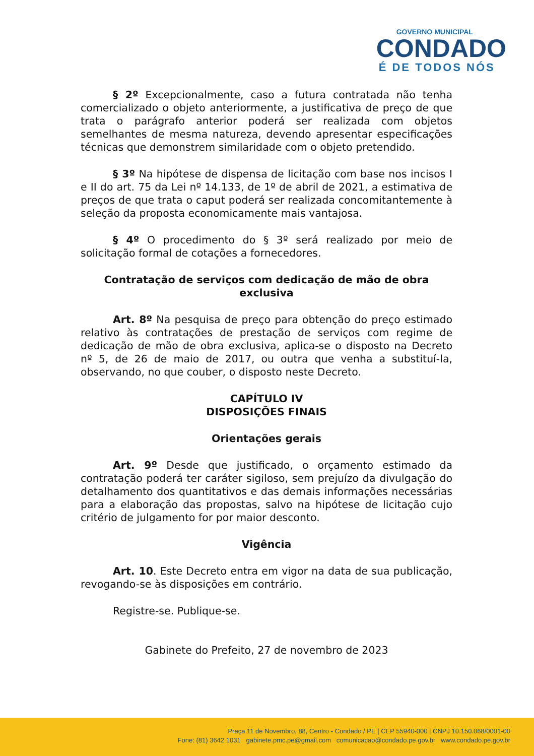GOVERNO MUNICIPAL
CONDADO
É DE TODOS NÓS
§ 2º Excepcionalmente, caso a futura contratada não tenha comercializado o objeto anteriormente, a justificativa de preço de que trata o parágrafo anterior poderá ser realizada com objetos semelhantes de mesma natureza, devendo apresentar especificações técnicas que demonstrem similaridade com o objeto pretendido.
§ 3º Na hipótese de dispensa de licitação com base nos incisos I e II do art. 75 da Lei nº 14.133, de 1º de abril de 2021, a estimativa de preços de que trata o caput poderá ser realizada concomitantemente à seleção da proposta economicamente mais vantajosa.
§ 4º O procedimento do § 3º será realizado por meio de solicitação formal de cotações a fornecedores.
Contratação de serviços com dedicação de mão de obra exclusiva
Art. 8º Na pesquisa de preço para obtenção do preço estimado relativo às contratações de prestação de serviços com regime de dedicação de mão de obra exclusiva, aplica-se o disposto na Decreto nº 5, de 26 de maio de 2017, ou outra que venha a substituí-la, observando, no que couber, o disposto neste Decreto.
CAPÍTULO IV
DISPOSIÇÕES FINAIS
Orientações gerais
Art. 9º Desde que justificado, o orçamento estimado da contratação poderá ter caráter sigiloso, sem prejuízo da divulgação do detalhamento dos quantitativos e das demais informações necessárias para a elaboração das propostas, salvo na hipótese de licitação cujo critério de julgamento for por maior desconto.
Vigência
Art. 10. Este Decreto entra em vigor na data de sua publicação, revogando-se às disposições em contrário.
Registre-se. Publique-se.
Gabinete do Prefeito, 27 de novembro de 2023
Praça 11 de Novembro, 88, Centro - Condado / PE | CEP 55940-000 | CNPJ 10.150.068/0001-00
Fone: (81) 3642 1031 gabinete.pmc.pe@gmail.com comunicacao@condado.pe.gov.br www.condado.pe.gov.br